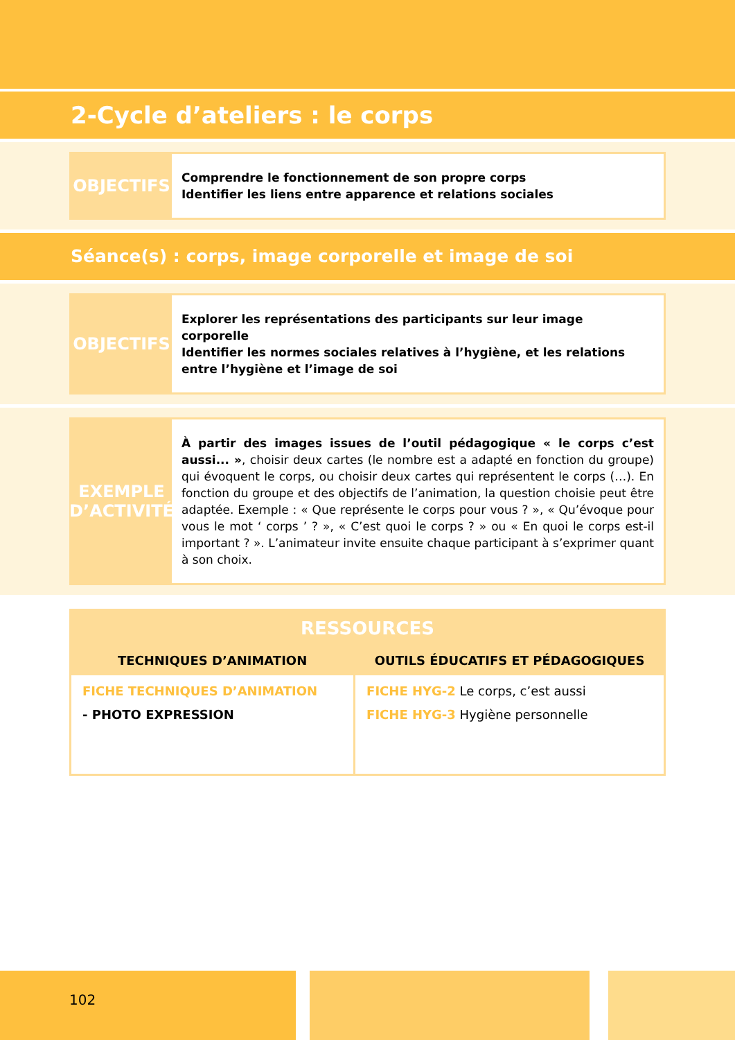2-Cycle d’ateliers : le corps
OBJECTIFS
Comprendre le fonctionnement de son propre corps
Identifier les liens entre apparence et relations sociales
Séance(s) : corps, image corporelle et image de soi
OBJECTIFS
Explorer les représentations des participants sur leur image corporelle
Identifier les normes sociales relatives à l’hygiène, et les relations entre l’hygiène et l’image de soi
EXEMPLE
D’ACTIVITÉ
À partir des images issues de l’outil pédagogique « le corps c’est aussi... », choisir deux cartes (le nombre est a adapté en fonction du groupe) qui évoquent le corps, ou choisir deux cartes qui représentent le corps (…). En fonction du groupe et des objectifs de l’animation, la question choisie peut être adaptée. Exemple : « Que représente le corps pour vous ? », « Qu’évoque pour vous le mot ‘ corps ’ ? », « C’est quoi le corps ? » ou « En quoi le corps est-il important ? ». L’animateur invite ensuite chaque participant à s’exprimer quant à son choix.
| RESSOURCES | |
| --- | --- |
| TECHNIQUES D’ANIMATION | OUTILS ÉDUCATIFS ET PÉDAGOGIQUES |
| FICHE TECHNIQUES D’ANIMATION - PHOTO EXPRESSION | FICHE HYG-2 Le corps, c’est aussi FICHE HYG-3 Hygiène personnelle |
102